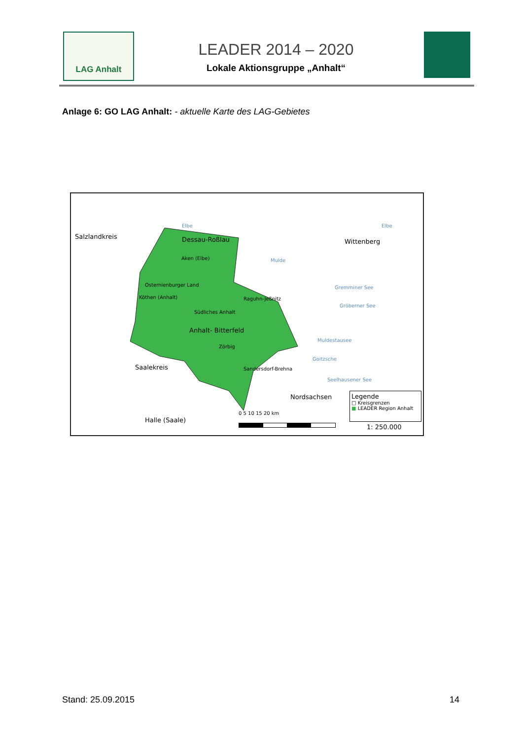LAG Anhalt
LEADER 2014 – 2020
Lokale Aktionsgruppe „Anhalt“
Anlage 6: GO LAG Anhalt: - aktuelle Karte des LAG-Gebietes
Salzlandkreis Dessau-Roßlau Wittenberg
Elbe Elbe
Mulde Aken (Elbe)
Osternienburger Land
Köthen (Anhalt) Raguhn-Jeßnitz
Südliches Anhalt
Anhalt- Bitterfeld
Zörbig
Sandersdorf-Brehna
Gremminer See
Gröberner See
Muldestausee
Goitzsche
Seelhausener See
Saalekreis
Nordsachsen
Halle (Saale)
0 5 10 15 20 km
Legende
□ Kreisgrenzen
■ LEADER Region Anhalt
1: 250.000
Stand: 25.09.2015 14